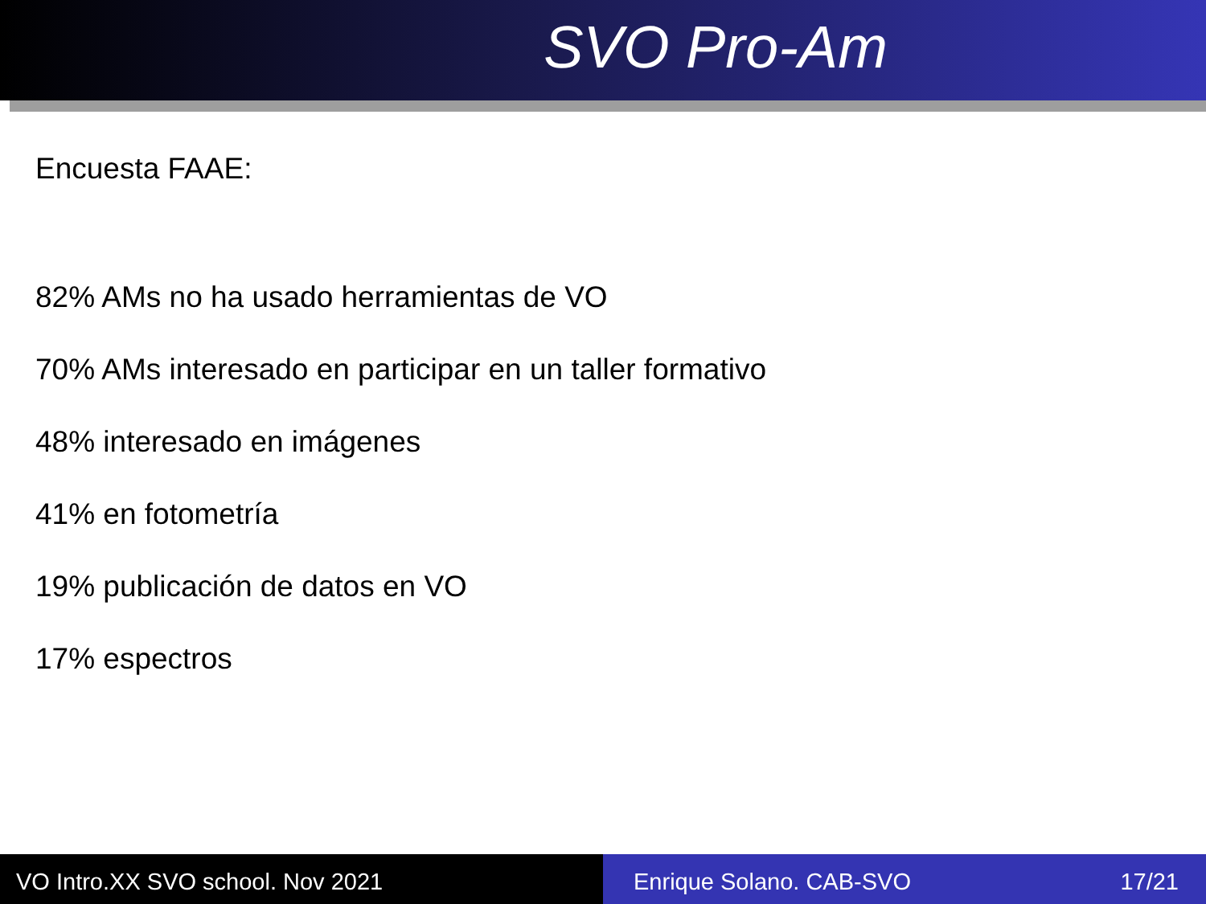SVO Pro-Am
Encuesta FAAE:
82% AMs no ha usado herramientas de VO
70% AMs interesado en participar en un taller formativo
48% interesado en imágenes
41% en fotometría
19% publicación de datos en VO
17% espectros
VO Intro.XX SVO school. Nov 2021 Enrique Solano. CAB-SVO 17/21